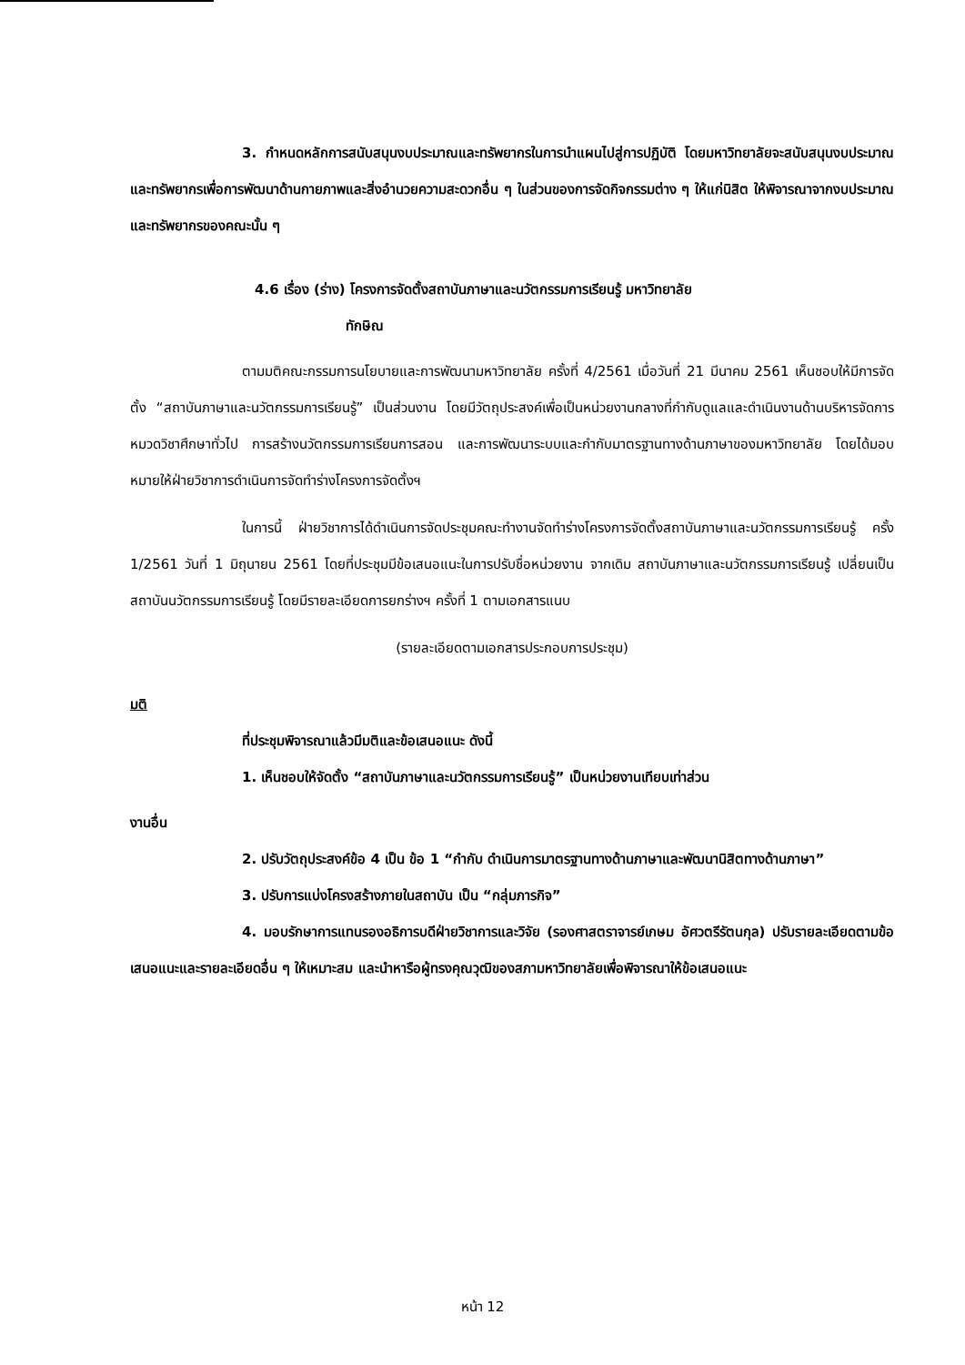3. กำหนดหลักการสนับสนุนงบประมาณและทรัพยากรในการนำแผนไปสู่การปฏิบัติ โดยมหาวิทยาลัยจะสนับสนุนงบประมาณและทรัพยากรเพื่อการพัฒนาด้านกายภาพและสิ่งอำนวยความสะดวกอื่น ๆ ในส่วนของการจัดกิจกรรมต่าง ๆ ให้แก่นิสิต ให้พิจารณาจากงบประมาณและทรัพยากรของคณะนั้น ๆ
4.6 เรื่อง (ร่าง) โครงการจัดตั้งสถาบันภาษาและนวัตกรรมการเรียนรู้ มหาวิทยาลัย
ทักษิณ
ตามมติคณะกรรมการนโยบายและการพัฒนามหาวิทยาลัย ครั้งที่ 4/2561 เมื่อวันที่ 21 มีนาคม 2561 เห็นชอบให้มีการจัดตั้ง “สถาบันภาษาและนวัตกรรมการเรียนรู้” เป็นส่วนงาน โดยมีวัตถุประสงค์เพื่อเป็นหน่วยงานกลางที่กำกับดูแลและดำเนินงานด้านบริหารจัดการหมวดวิชาศึกษาทั่วไป การสร้างนวัตกรรมการเรียนการสอน และการพัฒนาระบบและกำกับมาตรฐานทางด้านภาษาของมหาวิทยาลัย โดยได้มอบหมายให้ฝ่ายวิชาการดำเนินการจัดทำร่างโครงการจัดตั้งฯ
ในการนี้ ฝ่ายวิชาการได้ดำเนินการจัดประชุมคณะทำงานจัดทำร่างโครงการจัดตั้งสถาบันภาษาและนวัตกรรมการเรียนรู้ ครั้ง 1/2561 วันที่ 1 มิถุนายน 2561 โดยที่ประชุมมีข้อเสนอแนะในการปรับชื่อหน่วยงาน จากเดิม สถาบันภาษาและนวัตกรรมการเรียนรู้ เปลี่ยนเป็น สถาบันนวัตกรรมการเรียนรู้ โดยมีรายละเอียดการยกร่างฯ ครั้งที่ 1 ตามเอกสารแนบ
(รายละเอียดตามเอกสารประกอบการประชุม)
มติ
ที่ประชุมพิจารณาแล้วมีมติและข้อเสนอแนะ ดังนี้
1. เห็นชอบให้จัดตั้ง “สถาบันภาษาและนวัตกรรมการเรียนรู้” เป็นหน่วยงานเทียบเท่าส่วน
งานอื่น
2. ปรับวัตถุประสงค์ข้อ 4 เป็น ข้อ 1 “กำกับ ดำเนินการมาตรฐานทางด้านภาษาและพัฒนานิสิตทางด้านภาษา”
3. ปรับการแบ่งโครงสร้างภายในสถาบัน เป็น “กลุ่มภารกิจ”
4. มอบรักษาการแทนรองอธิการบดีฝ่ายวิชาการและวิจัย (รองศาสตราจารย์เกษม อัศวตรีรัตนกุล) ปรับรายละเอียดตามข้อเสนอแนะและรายละเอียดอื่น ๆ ให้เหมาะสม และนำหารือผู้ทรงคุณวุฒิของสภามหาวิทยาลัยเพื่อพิจารณาให้ข้อเสนอแนะ
หน้า 12